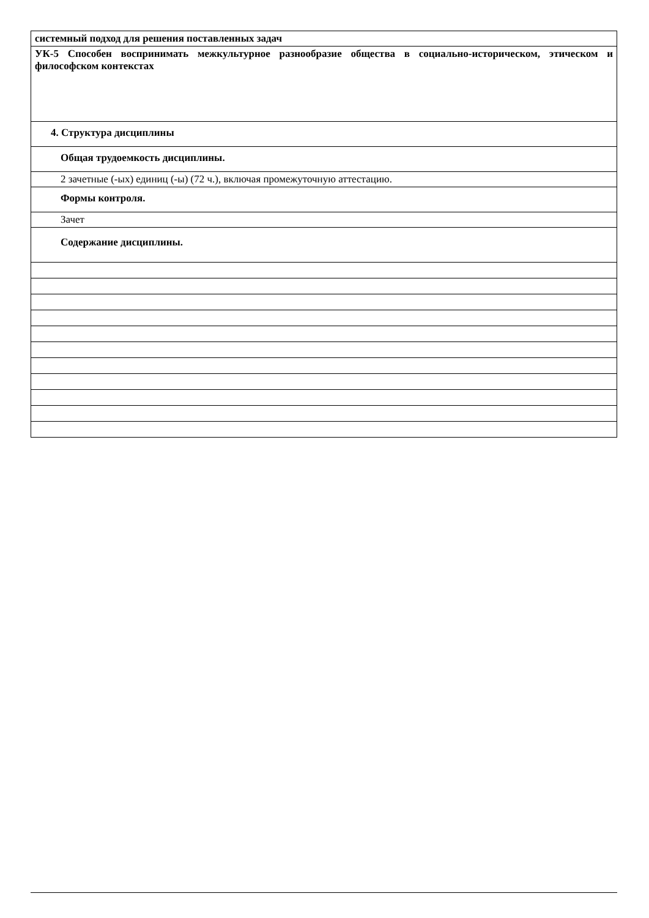| системный подход для решения поставленных задач |
| УК-5 Способен воспринимать межкультурное разнообразие общества в социально-историческом, этическом и философском контекстах |
| 4. Структура дисциплины |
| Общая трудоемкость дисциплины. |
| 2 зачетные (-ых) единиц (-ы) (72 ч.), включая промежуточную аттестацию. |
| Формы контроля. |
| Зачет |
| Содержание дисциплины. |